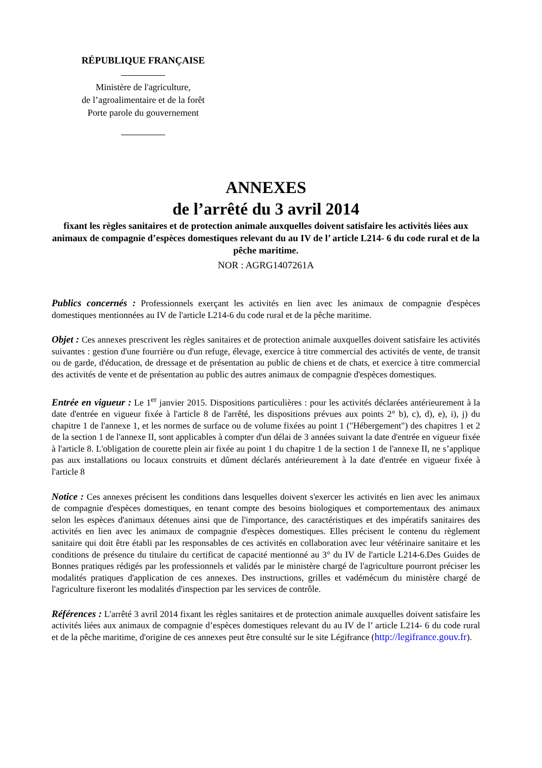RÉPUBLIQUE FRANÇAISE
Ministère de l'agriculture,
de l’agroalimentaire et de la forêt
Porte parole du gouvernement
ANNEXES
de l’arrêté du 3 avril 2014
fixant les règles sanitaires et de protection animale auxquelles doivent satisfaire les activités liées aux animaux de compagnie d’espèces domestiques relevant du au IV de l’ article L214- 6 du code rural et de la pêche maritime.
NOR : AGRG1407261A
Publics concernés : Professionnels exerçant les activités en lien avec les animaux de compagnie d'espèces domestiques mentionnées au IV de l'article L214-6 du code rural et de la pêche maritime.
Objet : Ces annexes prescrivent les règles sanitaires et de protection animale auxquelles doivent satisfaire les activités suivantes : gestion d'une fourrière ou d'un refuge, élevage, exercice à titre commercial des activités de vente, de transit ou de garde, d'éducation, de dressage et de présentation au public de chiens et de chats, et exercice à titre commercial des activités de vente et de présentation au public des autres animaux de compagnie d'espèces domestiques.
Entrée en vigueur : Le 1<sup>er</sup> janvier 2015. Dispositions particulières : pour les activités déclarées antérieurement à la date d'entrée en vigueur fixée à l'article 8 de l'arrêté, les dispositions prévues aux points 2° b), c), d), e), i), j) du chapitre 1 de l'annexe 1, et les normes de surface ou de volume fixées au point 1 ("Hébergement") des chapitres 1 et 2 de la section 1 de l'annexe II, sont applicables à compter d'un délai de 3 années suivant la date d'entrée en vigueur fixée à l'article 8. L'obligation de courette plein air fixée au point 1 du chapitre 1 de la section 1 de l'annexe II, ne s’applique pas aux installations ou locaux construits et dûment déclarés antérieurement à la date d'entrée en vigueur fixée à l'article 8
Notice : Ces annexes précisent les conditions dans lesquelles doivent s'exercer les activités en lien avec les animaux de compagnie d'espèces domestiques, en tenant compte des besoins biologiques et comportementaux des animaux selon les espèces d'animaux détenues ainsi que de l'importance, des caractéristiques et des impératifs sanitaires des activités en lien avec les animaux de compagnie d'espèces domestiques. Elles précisent le contenu du règlement sanitaire qui doit être établi par les responsables de ces activités en collaboration avec leur vétérinaire sanitaire et les conditions de présence du titulaire du certificat de capacité mentionné au 3° du IV de l'article L214-6.Des Guides de Bonnes pratiques rédigés par les professionnels et validés par le ministère chargé de l'agriculture pourront préciser les modalités pratiques d'application de ces annexes. Des instructions, grilles et vadémécum du ministère chargé de l'agriculture fixeront les modalités d'inspection par les services de contrôle.
Références : L'arrêté 3 avril 2014 fixant les règles sanitaires et de protection animale auxquelles doivent satisfaire les activités liées aux animaux de compagnie d’espèces domestiques relevant du au IV de l’ article L214- 6 du code rural et de la pêche maritime, d'origine de ces annexes peut être consulté sur le site Légifrance (http://legifrance.gouv.fr).